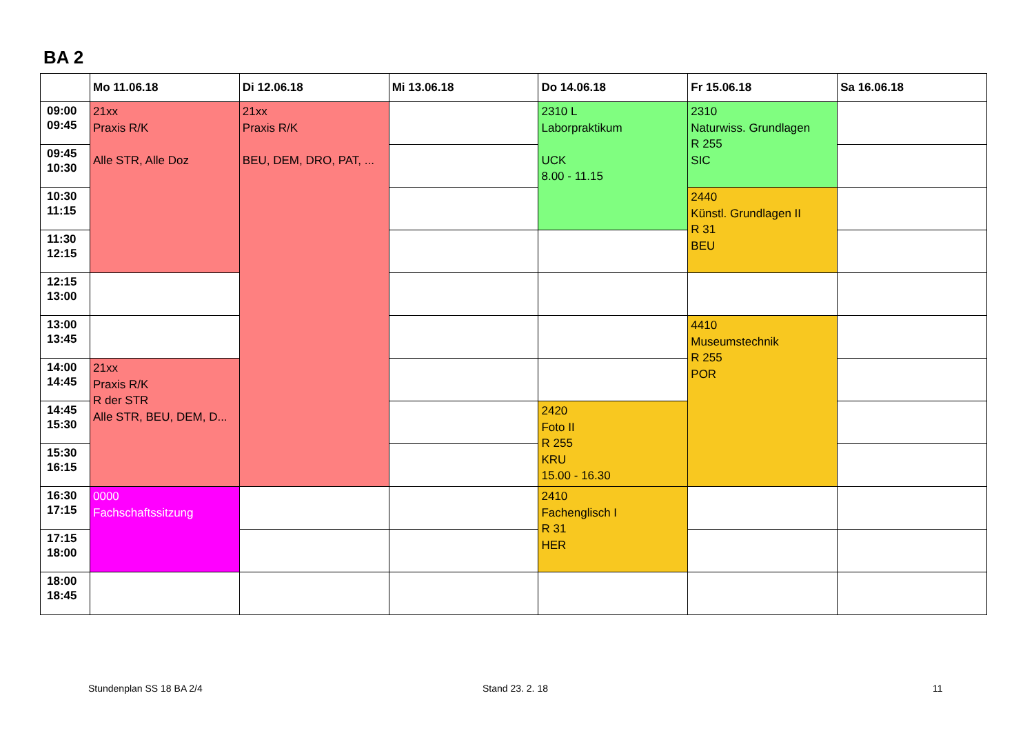BA 2
| | Mo 11.06.18 | Di 12.06.18 | Mi 13.06.18 | Do 14.06.18 | Fr 15.06.18 | Sa 16.06.18 |
| --- | --- | --- | --- | --- | --- | --- |
| 09:00 09:45 | 21xx Praxis R/K Alle STR, Alle Doz | 21xx Praxis R/K BEU, DEM, DRO, PAT, ... | | 2310 L Laborpraktikum UCK 8.00 - 11.15 | 2310 Naturwiss. Grundlagen R 255 SIC | |
| 09:45 10:30 | | | | | | |
| 10:30 11:15 | | | | | 2440 Künstl. Grundlagen II R 31 BEU | |
| 11:30 12:15 | | | | | | |
| 12:15 13:00 | | | | | | |
| 13:00 13:45 | | | | | 4410 Museumstechnik R 255 POR | |
| 14:00 14:45 | 21xx Praxis R/K R der STR Alle STR, BEU, DEM, D... | | | | | |
| 14:45 15:30 | | | | 2420 Foto II R 255 KRU 15.00 - 16.30 | | |
| 15:30 16:15 | | | | | | |
| 16:30 17:15 | 0000 Fachschaftssitzung | | | 2410 Fachenglisch I R 31 HER | | |
| 17:15 18:00 | | | | | | |
| 18:00 18:45 | | | | | | |
Stundenplan SS 18 BA 2/4 Stand 23. 2. 18 11